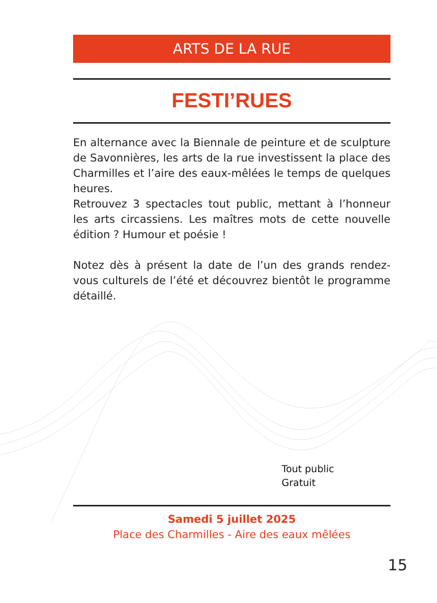ARTS DE LA RUE
FESTI’RUES
En alternance avec la Biennale de peinture et de sculpture de Savonnières, les arts de la rue investissent la place des Charmilles et l’aire des eaux-mêlées le temps de quelques heures.
Retrouvez 3 spectacles tout public, mettant à l’honneur les arts circassiens. Les maîtres mots de cette nouvelle édition ? Humour et poésie !
Notez dès à présent la date de l’un des grands rendez-vous culturels de l’été et découvrez bientôt le programme détaillé.
Tout public
Gratuit
Samedi 5 juillet 2025
Place des Charmilles - Aire des eaux mêlées
15